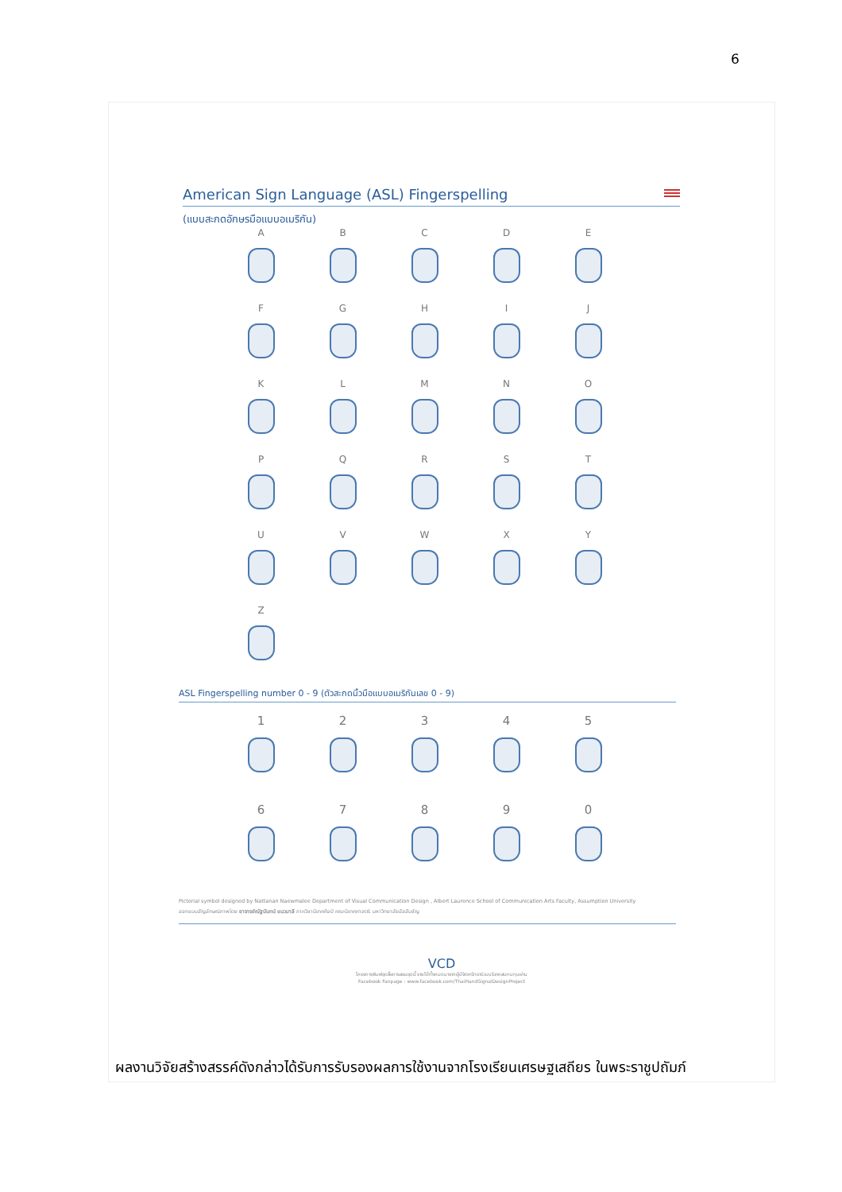6
American Sign Language (ASL) Fingerspelling
(แบบสะกดอักษรมือแบบอเมริกัน)
A
B
C
D
E
F
G
H
I
J
K
L
M
N
O
P
Q
R
S
T
U
V
W
X
Y
Z
ASL Fingerspelling number 0 - 9 (ตัวสะกดนิ้วมือแบบอเมริกันเลข 0 - 9)
1
2
3
4
5
6
7
8
9
0
Pictorial symbol designed by Nattanan Naewmalee Department of Visual Communication Design , Albert Laurence School of Communication Arts Faculty, Assumption University
ออกแบบสัญลักษณ์ภาพโดย อาจารย์ณัฐนันทน์ แนวมาลี ภาควิชานิเทศศิลป์ คณะนิเทศศาสตร์ มหาวิทยาลัยอัสสัมชัญ
VCD
โครงการพิมพ์ชุดสื่อการสอนชุดนี้ รายได้ทั้งหมดมาจากผู้มีจิตศรัทธาร่วมบริจาคสมทบทุนผ่าน
Facebook Fanpage : www.facebook.com/ThaiHandSignalDesignProject
ผลงานวิจัยสร้างสรรค์ดังกล่าวได้รับการรับรองผลการใช้งานจากโรงเรียนเศรษฐเสถียร ในพระราชูปถัมภ์